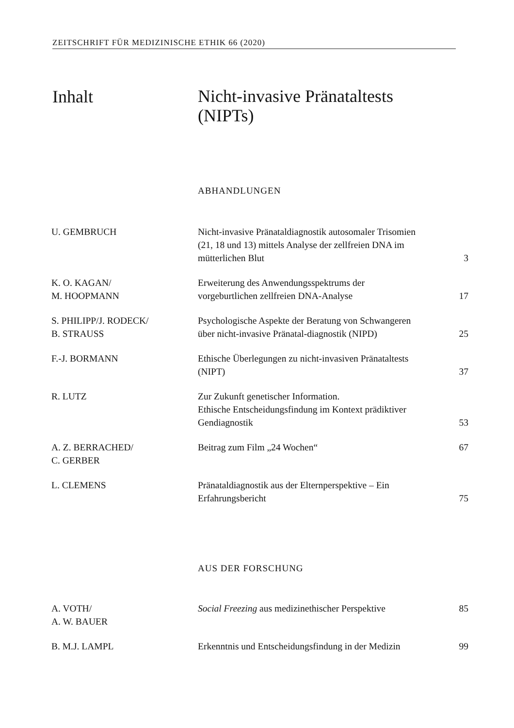ZEITSCHRIFT FÜR MEDIZINISCHE ETHIK 66 (2020)
Inhalt
Nicht-invasive Pränataltests
(NIPTs)
ABHANDLUNGEN
| U. GEMBRUCH | Nicht-invasive Pränataldiagnostik autosomaler Trisomien (21, 18 und 13) mittels Analyse der zellfreien DNA im mütterlichen Blut | 3 |
| K. O. KAGAN/ M. HOOPMANN | Erweiterung des Anwendungsspektrums der vorgeburtlichen zellfreien DNA-Analyse | 17 |
| S. PHILIPP/J. RODECK/ B. STRAUSS | Psychologische Aspekte der Beratung von Schwangeren über nicht-invasive Pränatal-diagnostik (NIPD) | 25 |
| F.-J. BORMANN | Ethische Überlegungen zu nicht-invasiven Pränataltests (NIPT) | 37 |
| R. LUTZ | Zur Zukunft genetischer Information. Ethische Entscheidungsfindung im Kontext prädiktiver Gendiagnostik | 53 |
| A. Z. BERRACHED/ C. GERBER | Beitrag zum Film „24 Wochen“ | 67 |
| L. CLEMENS | Pränataldiagnostik aus der Elternperspektive – Ein Erfahrungsbericht | 75 |
AUS DER FORSCHUNG
| A. VOTH/ A. W. BAUER | Social Freezing aus medizinethischer Perspektive | 85 |
| B. M.J. LAMPL | Erkenntnis und Entscheidungsfindung in der Medizin | 99 |